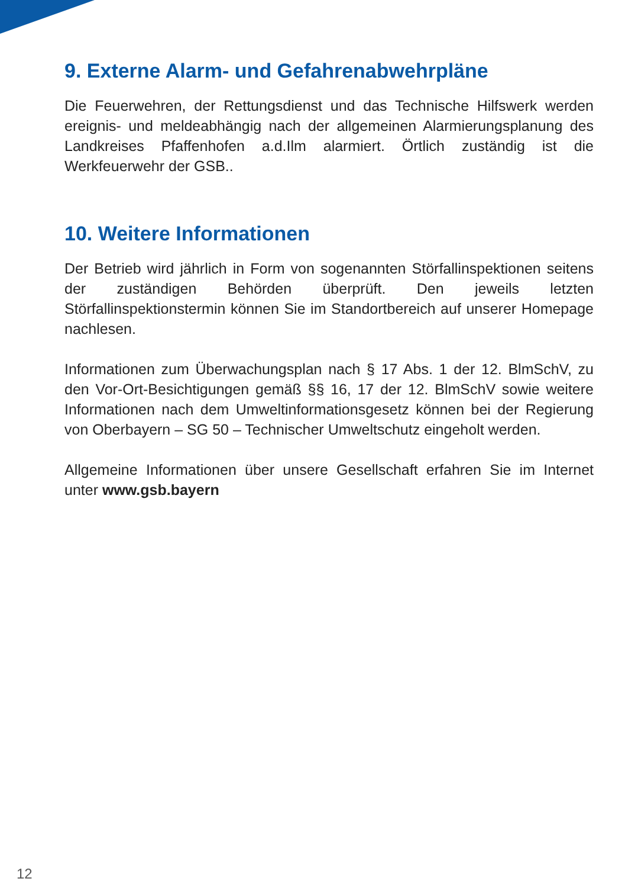9. Externe Alarm- und Gefahrenabwehrpläne
Die Feuerwehren, der Rettungsdienst und das Technische Hilfswerk werden ereignis- und meldeabhängig nach der allgemeinen Alarmierungsplanung des Landkreises Pfaffenhofen a.d.Ilm alarmiert. Örtlich zuständig ist die Werkfeuerwehr der GSB..
10. Weitere Informationen
Der Betrieb wird jährlich in Form von sogenannten Störfallinspektionen seitens der zuständigen Behörden überprüft. Den jeweils letzten Störfallinspektionstermin können Sie im Standortbereich auf unserer Homepage nachlesen.
Informationen zum Überwachungsplan nach § 17 Abs. 1 der 12. BlmSchV, zu den Vor-Ort-Besichtigungen gemäß §§ 16, 17 der 12. BlmSchV sowie weitere Informationen nach dem Umweltinformationsgesetz können bei der Regierung von Oberbayern – SG 50 – Technischer Umweltschutz eingeholt werden.
Allgemeine Informationen über unsere Gesellschaft erfahren Sie im Internet unter www.gsb.bayern
12